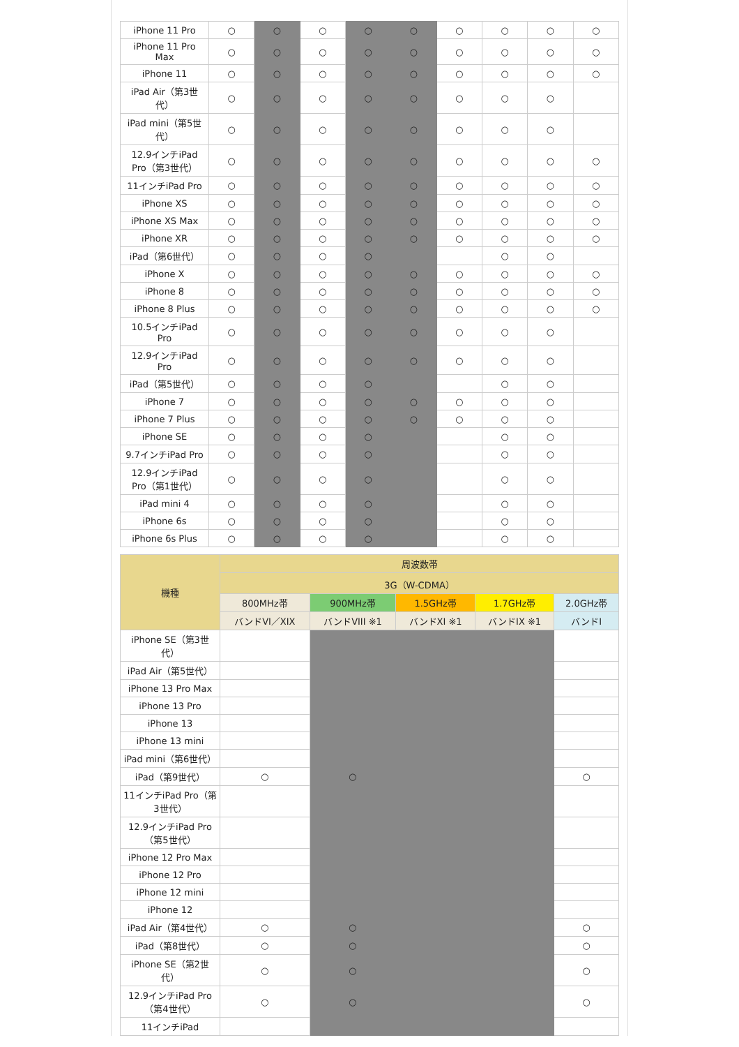| iPhone 11 Pro | ○ | ○ | ○ | ○ | ○ | ○ | ○ | ○ | ○ |
| iPhone 11 Pro Max | ○ | ○ | ○ | ○ | ○ | ○ | ○ | ○ | ○ |
| iPhone 11 | ○ | ○ | ○ | ○ | ○ | ○ | ○ | ○ | ○ |
| iPad Air（第3世代） | ○ | ○ | ○ | ○ | ○ | ○ | ○ | ○ | |
| iPad mini（第5世代） | ○ | ○ | ○ | ○ | ○ | ○ | ○ | ○ | |
| 12.9インチiPad Pro（第3世代） | ○ | ○ | ○ | ○ | ○ | ○ | ○ | ○ | ○ |
| 11インチiPad Pro | ○ | ○ | ○ | ○ | ○ | ○ | ○ | ○ | ○ |
| iPhone XS | ○ | ○ | ○ | ○ | ○ | ○ | ○ | ○ | ○ |
| iPhone XS Max | ○ | ○ | ○ | ○ | ○ | ○ | ○ | ○ | ○ |
| iPhone XR | ○ | ○ | ○ | ○ | ○ | ○ | ○ | ○ | ○ |
| iPad（第6世代） | ○ | ○ | ○ | ○ | | | ○ | ○ | |
| iPhone X | ○ | ○ | ○ | ○ | ○ | ○ | ○ | ○ | ○ |
| iPhone 8 | ○ | ○ | ○ | ○ | ○ | ○ | ○ | ○ | ○ |
| iPhone 8 Plus | ○ | ○ | ○ | ○ | ○ | ○ | ○ | ○ | ○ |
| 10.5インチiPad Pro | ○ | ○ | ○ | ○ | ○ | ○ | ○ | ○ | |
| 12.9インチiPad Pro | ○ | ○ | ○ | ○ | ○ | ○ | ○ | ○ | |
| iPad（第5世代） | ○ | ○ | ○ | ○ | | | ○ | ○ | |
| iPhone 7 | ○ | ○ | ○ | ○ | ○ | ○ | ○ | ○ | |
| iPhone 7 Plus | ○ | ○ | ○ | ○ | ○ | ○ | ○ | ○ | |
| iPhone SE | ○ | ○ | ○ | ○ | | | ○ | ○ | |
| 9.7インチiPad Pro | ○ | ○ | ○ | ○ | | | ○ | ○ | |
| 12.9インチiPad Pro（第1世代） | ○ | ○ | ○ | ○ | | | ○ | ○ | |
| iPad mini 4 | ○ | ○ | ○ | ○ | | | ○ | ○ | |
| iPhone 6s | ○ | ○ | ○ | ○ | | | ○ | ○ | |
| iPhone 6s Plus | ○ | ○ | ○ | ○ | | | ○ | ○ | |
| 機種 | 周波数帯 | | | | |
| --- | --- | --- | --- | --- | --- |
| | 3G（W-CDMA） | | | | |
| | 800MHz帯 | 900MHz帯 | 1.5GHz帯 | 1.7GHz帯 | 2.0GHz帯 |
| | バンドVI／XIX | バンドVIII ※1 | バンドXI ※1 | バンドIX ※1 | バンドI |
| iPhone SE（第3世代） | | | | | |
| iPad Air（第5世代） | | | | | |
| iPhone 13 Pro Max | | | | | |
| iPhone 13 Pro | | | | | |
| iPhone 13 | | | | | |
| iPhone 13 mini | | | | | |
| iPad mini（第6世代） | | | | | |
| iPad（第9世代） | ○ | ○ | | | ○ |
| 11インチiPad Pro（第3世代） | | | | | |
| 12.9インチiPad Pro（第5世代） | | | | | |
| iPhone 12 Pro Max | | | | | |
| iPhone 12 Pro | | | | | |
| iPhone 12 mini | | | | | |
| iPhone 12 | | | | | |
| iPad Air（第4世代） | ○ | ○ | | | ○ |
| iPad（第8世代） | ○ | ○ | | | ○ |
| iPhone SE（第2世代） | ○ | ○ | | | ○ |
| 12.9インチiPad Pro（第4世代） | ○ | ○ | | | ○ |
| 11インチiPad | | | | | |